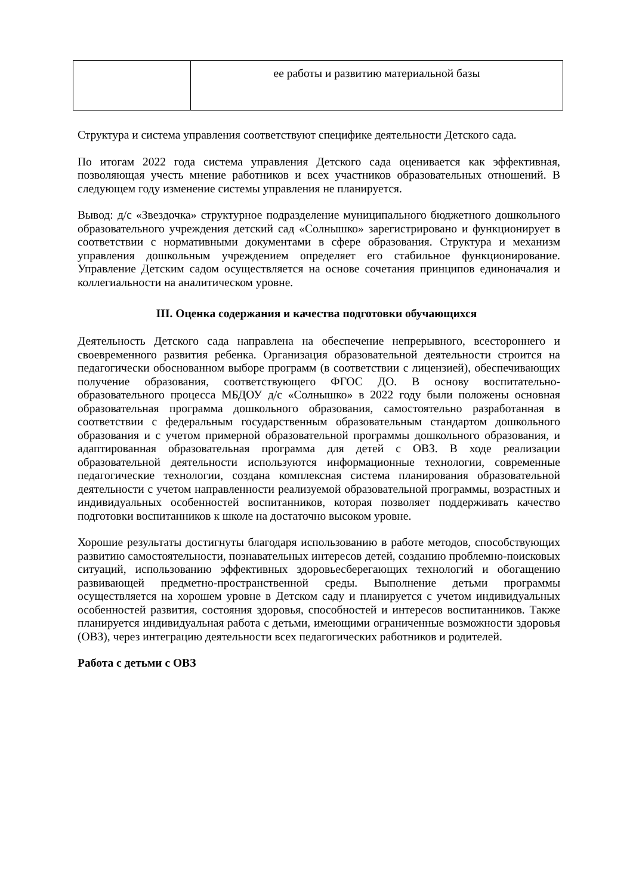| | ее работы и развитию материальной базы |
Структура и система управления соответствуют специфике деятельности Детского сада.
По итогам 2022 года система управления Детского сада оценивается как эффективная, позволяющая учесть мнение работников и всех участников образовательных отношений. В следующем году изменение системы управления не планируется.
Вывод: д/с «Звездочка» структурное подразделение муниципального бюджетного дошкольного образовательного учреждения детский сад «Солнышко» зарегистрировано и функционирует в соответствии с нормативными документами в сфере образования. Структура и механизм управления дошкольным учреждением определяет его стабильное функционирование. Управление Детским садом осуществляется на основе сочетания принципов единоначалия и коллегиальности на аналитическом уровне.
III. Оценка содержания и качества подготовки обучающихся
Деятельность Детского сада направлена на обеспечение непрерывного, всестороннего и своевременного развития ребенка. Организация образовательной деятельности строится на педагогически обоснованном выборе программ (в соответствии с лицензией), обеспечивающих получение образования, соответствующего ФГОС ДО. В основу воспитательно-образовательного процесса МБДОУ д/с «Солнышко» в 2022 году были положены основная образовательная программа дошкольного образования, самостоятельно разработанная в соответствии с федеральным государственным образовательным стандартом дошкольного образования и с учетом примерной образовательной программы дошкольного образования, и адаптированная образовательная программа для детей с ОВЗ. В ходе реализации образовательной деятельности используются информационные технологии, современные педагогические технологии, создана комплексная система планирования образовательной деятельности с учетом направленности реализуемой образовательной программы, возрастных и индивидуальных особенностей воспитанников, которая позволяет поддерживать качество подготовки воспитанников к школе на достаточно высоком уровне.
Хорошие результаты достигнуты благодаря использованию в работе методов, способствующих развитию самостоятельности, познавательных интересов детей, созданию проблемно-поисковых ситуаций, использованию эффективных здоровьесберегающих технологий и обогащению развивающей предметно-пространственной среды. Выполнение детьми программы осуществляется на хорошем уровне в Детском саду и планируется с учетом индивидуальных особенностей развития, состояния здоровья, способностей и интересов воспитанников. Также планируется индивидуальная работа с детьми, имеющими ограниченные возможности здоровья (ОВЗ), через интеграцию деятельности всех педагогических работников и родителей.
Работа с детьми с ОВЗ